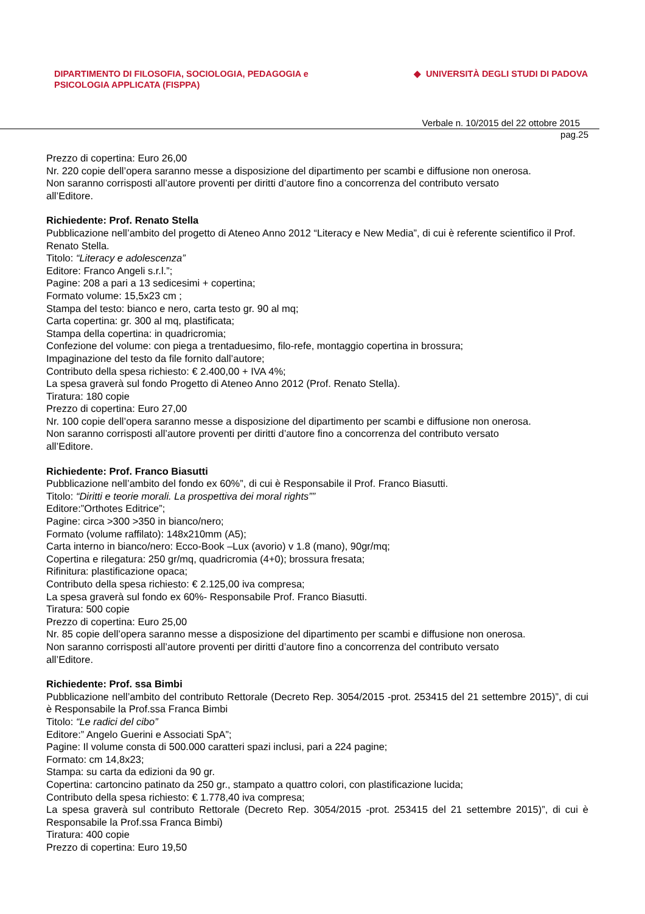DIPARTIMENTO DI FILOSOFIA, SOCIOLOGIA, PEDAGOGIA e
PSICOLOGIA APPLICATA (FISPPA)
◆ UNIVERSITÀ DEGLI STUDI DI PADOVA
Verbale n. 10/2015 del 22 ottobre 2015
pag.25
Prezzo di copertina: Euro 26,00
Nr. 220 copie dell’opera saranno messe a disposizione del dipartimento per scambi e diffusione non onerosa.
Non saranno corrisposti all’autore proventi per diritti d’autore fino a concorrenza del contributo versato
all’Editore.
Richiedente: Prof. Renato Stella
Pubblicazione nell’ambito del progetto di Ateneo Anno 2012 “Literacy e New Media”, di cui è referente scientifico il Prof. Renato Stella.
Titolo: “Literacy e adolescenza”
Editore: Franco Angeli s.r.l.”;
Pagine: 208 a pari a 13 sedicesimi + copertina;
Formato volume: 15,5x23 cm ;
Stampa del testo: bianco e nero, carta testo gr. 90 al mq;
Carta copertina: gr. 300 al mq, plastificata;
Stampa della copertina: in quadricromia;
Confezione del volume: con piega a trentaduesimo, filo-refe, montaggio copertina in brossura;
Impaginazione del testo da file fornito dall’autore;
Contributo della spesa richiesto: € 2.400,00 + IVA 4%;
La spesa graverà sul fondo Progetto di Ateneo Anno 2012 (Prof. Renato Stella).
Tiratura: 180 copie
Prezzo di copertina: Euro 27,00
Nr. 100 copie dell’opera saranno messe a disposizione del dipartimento per scambi e diffusione non onerosa.
Non saranno corrisposti all’autore proventi per diritti d’autore fino a concorrenza del contributo versato
all’Editore.
Richiedente: Prof. Franco Biasutti
Pubblicazione nell’ambito del fondo ex 60%”, di cui è Responsabile il Prof. Franco Biasutti.
Titolo: “Diritti e teorie morali. La prospettiva dei moral rights””
Editore:”Orthotes Editrice”;
Pagine: circa >300 >350 in bianco/nero;
Formato (volume raffilato): 148x210mm (A5);
Carta interno in bianco/nero: Ecco-Book –Lux (avorio) v 1.8 (mano), 90gr/mq;
Copertina e rilegatura: 250 gr/mq, quadricromia (4+0); brossura fresata;
Rifinitura: plastificazione opaca;
Contributo della spesa richiesto: € 2.125,00 iva compresa;
La spesa graverà sul fondo ex 60%- Responsabile Prof. Franco Biasutti.
Tiratura: 500 copie
Prezzo di copertina: Euro 25,00
Nr. 85 copie dell’opera saranno messe a disposizione del dipartimento per scambi e diffusione non onerosa.
Non saranno corrisposti all’autore proventi per diritti d’autore fino a concorrenza del contributo versato
all’Editore.
Richiedente: Prof. ssa Bimbi
Pubblicazione nell’ambito del contributo Rettorale (Decreto Rep. 3054/2015 -prot. 253415 del 21 settembre 2015)”, di cui è Responsabile la Prof.ssa Franca Bimbi
Titolo: “Le radici del cibo”
Editore:” Angelo Guerini e Associati SpA”;
Pagine: Il volume consta di 500.000 caratteri spazi inclusi, pari a 224 pagine;
Formato: cm 14,8x23;
Stampa: su carta da edizioni da 90 gr.
Copertina: cartoncino patinato da 250 gr., stampato a quattro colori, con plastificazione lucida;
Contributo della spesa richiesto: € 1.778,40 iva compresa;
La spesa graverà sul contributo Rettorale (Decreto Rep. 3054/2015 -prot. 253415 del 21 settembre 2015)”, di cui è Responsabile la Prof.ssa Franca Bimbi)
Tiratura: 400 copie
Prezzo di copertina: Euro 19,50